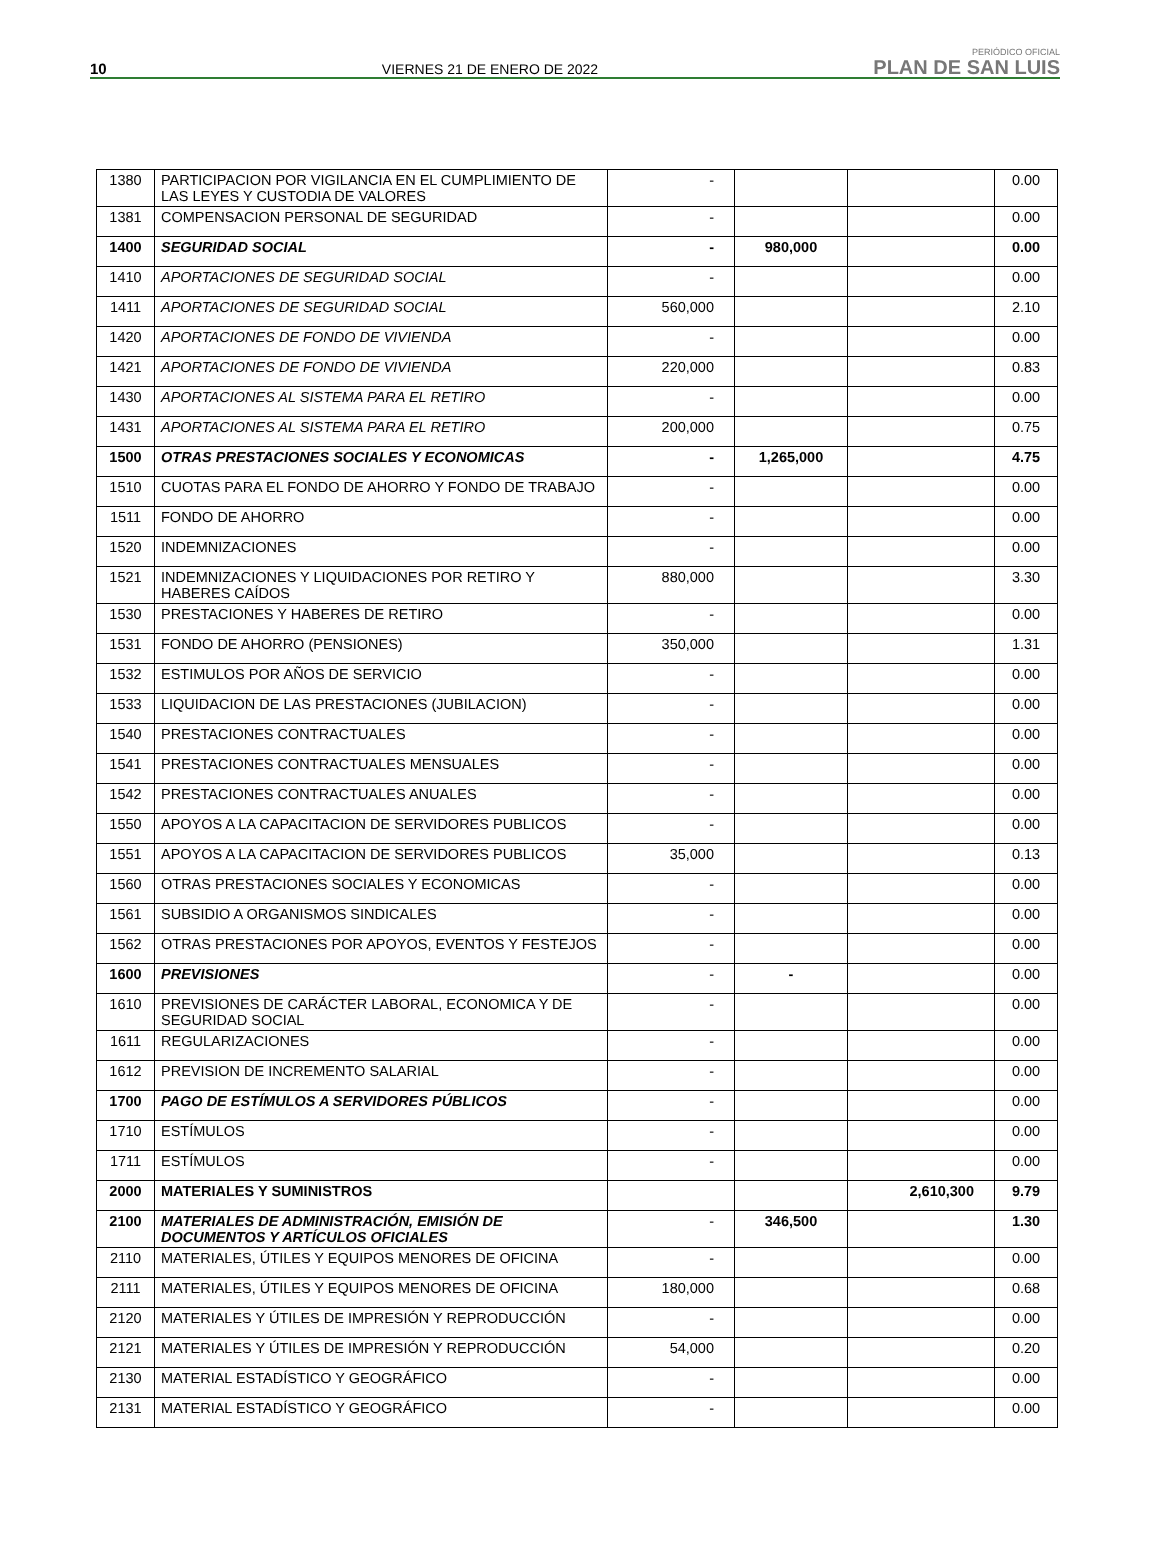10 VIERNES 21 DE ENERO DE 2022
PERIÓDICO OFICIAL
PLAN DE SAN LUIS
| 1380 | PARTICIPACION POR VIGILANCIA EN EL CUMPLIMIENTO DE LAS LEYES Y CUSTODIA DE VALORES | - | | | 0.00 |
| 1381 | COMPENSACION PERSONAL DE SEGURIDAD | - | | | 0.00 |
| 1400 | SEGURIDAD SOCIAL | - | 980,000 | | 0.00 |
| 1410 | APORTACIONES DE SEGURIDAD SOCIAL | - | | | 0.00 |
| 1411 | APORTACIONES DE SEGURIDAD SOCIAL | 560,000 | | | 2.10 |
| 1420 | APORTACIONES DE FONDO DE VIVIENDA | - | | | 0.00 |
| 1421 | APORTACIONES DE FONDO DE VIVIENDA | 220,000 | | | 0.83 |
| 1430 | APORTACIONES AL SISTEMA PARA EL RETIRO | - | | | 0.00 |
| 1431 | APORTACIONES AL SISTEMA PARA EL RETIRO | 200,000 | | | 0.75 |
| 1500 | OTRAS PRESTACIONES SOCIALES Y ECONOMICAS | - | 1,265,000 | | 4.75 |
| 1510 | CUOTAS PARA EL FONDO DE AHORRO Y FONDO DE TRABAJO | - | | | 0.00 |
| 1511 | FONDO DE AHORRO | - | | | 0.00 |
| 1520 | INDEMNIZACIONES | - | | | 0.00 |
| 1521 | INDEMNIZACIONES Y LIQUIDACIONES POR RETIRO Y HABERES CAÍDOS | 880,000 | | | 3.30 |
| 1530 | PRESTACIONES Y HABERES DE RETIRO | - | | | 0.00 |
| 1531 | FONDO DE AHORRO (PENSIONES) | 350,000 | | | 1.31 |
| 1532 | ESTIMULOS POR AÑOS DE SERVICIO | - | | | 0.00 |
| 1533 | LIQUIDACION DE LAS PRESTACIONES (JUBILACION) | - | | | 0.00 |
| 1540 | PRESTACIONES CONTRACTUALES | - | | | 0.00 |
| 1541 | PRESTACIONES CONTRACTUALES MENSUALES | - | | | 0.00 |
| 1542 | PRESTACIONES CONTRACTUALES ANUALES | - | | | 0.00 |
| 1550 | APOYOS A LA CAPACITACION DE SERVIDORES PUBLICOS | - | | | 0.00 |
| 1551 | APOYOS A LA CAPACITACION DE SERVIDORES PUBLICOS | 35,000 | | | 0.13 |
| 1560 | OTRAS PRESTACIONES SOCIALES Y ECONOMICAS | - | | | 0.00 |
| 1561 | SUBSIDIO A ORGANISMOS SINDICALES | - | | | 0.00 |
| 1562 | OTRAS PRESTACIONES POR APOYOS, EVENTOS Y FESTEJOS | - | | | 0.00 |
| 1600 | PREVISIONES | - | - | | 0.00 |
| 1610 | PREVISIONES DE CARÁCTER LABORAL, ECONOMICA Y DE SEGURIDAD SOCIAL | - | | | 0.00 |
| 1611 | REGULARIZACIONES | - | | | 0.00 |
| 1612 | PREVISION DE INCREMENTO SALARIAL | - | | | 0.00 |
| 1700 | PAGO DE ESTÍMULOS A SERVIDORES PÚBLICOS | - | | | 0.00 |
| 1710 | ESTÍMULOS | - | | | 0.00 |
| 1711 | ESTÍMULOS | - | | | 0.00 |
| 2000 | MATERIALES Y SUMINISTROS | | | 2,610,300 | 9.79 |
| 2100 | MATERIALES DE ADMINISTRACIÓN, EMISIÓN DE DOCUMENTOS Y ARTÍCULOS OFICIALES | - | 346,500 | | 1.30 |
| 2110 | MATERIALES, ÚTILES Y EQUIPOS MENORES DE OFICINA | - | | | 0.00 |
| 2111 | MATERIALES, ÚTILES Y EQUIPOS MENORES DE OFICINA | 180,000 | | | 0.68 |
| 2120 | MATERIALES Y ÚTILES DE IMPRESIÓN Y REPRODUCCIÓN | - | | | 0.00 |
| 2121 | MATERIALES Y ÚTILES DE IMPRESIÓN Y REPRODUCCIÓN | 54,000 | | | 0.20 |
| 2130 | MATERIAL ESTADÍSTICO Y GEOGRÁFICO | - | | | 0.00 |
| 2131 | MATERIAL ESTADÍSTICO Y GEOGRÁFICO | - | | | 0.00 |